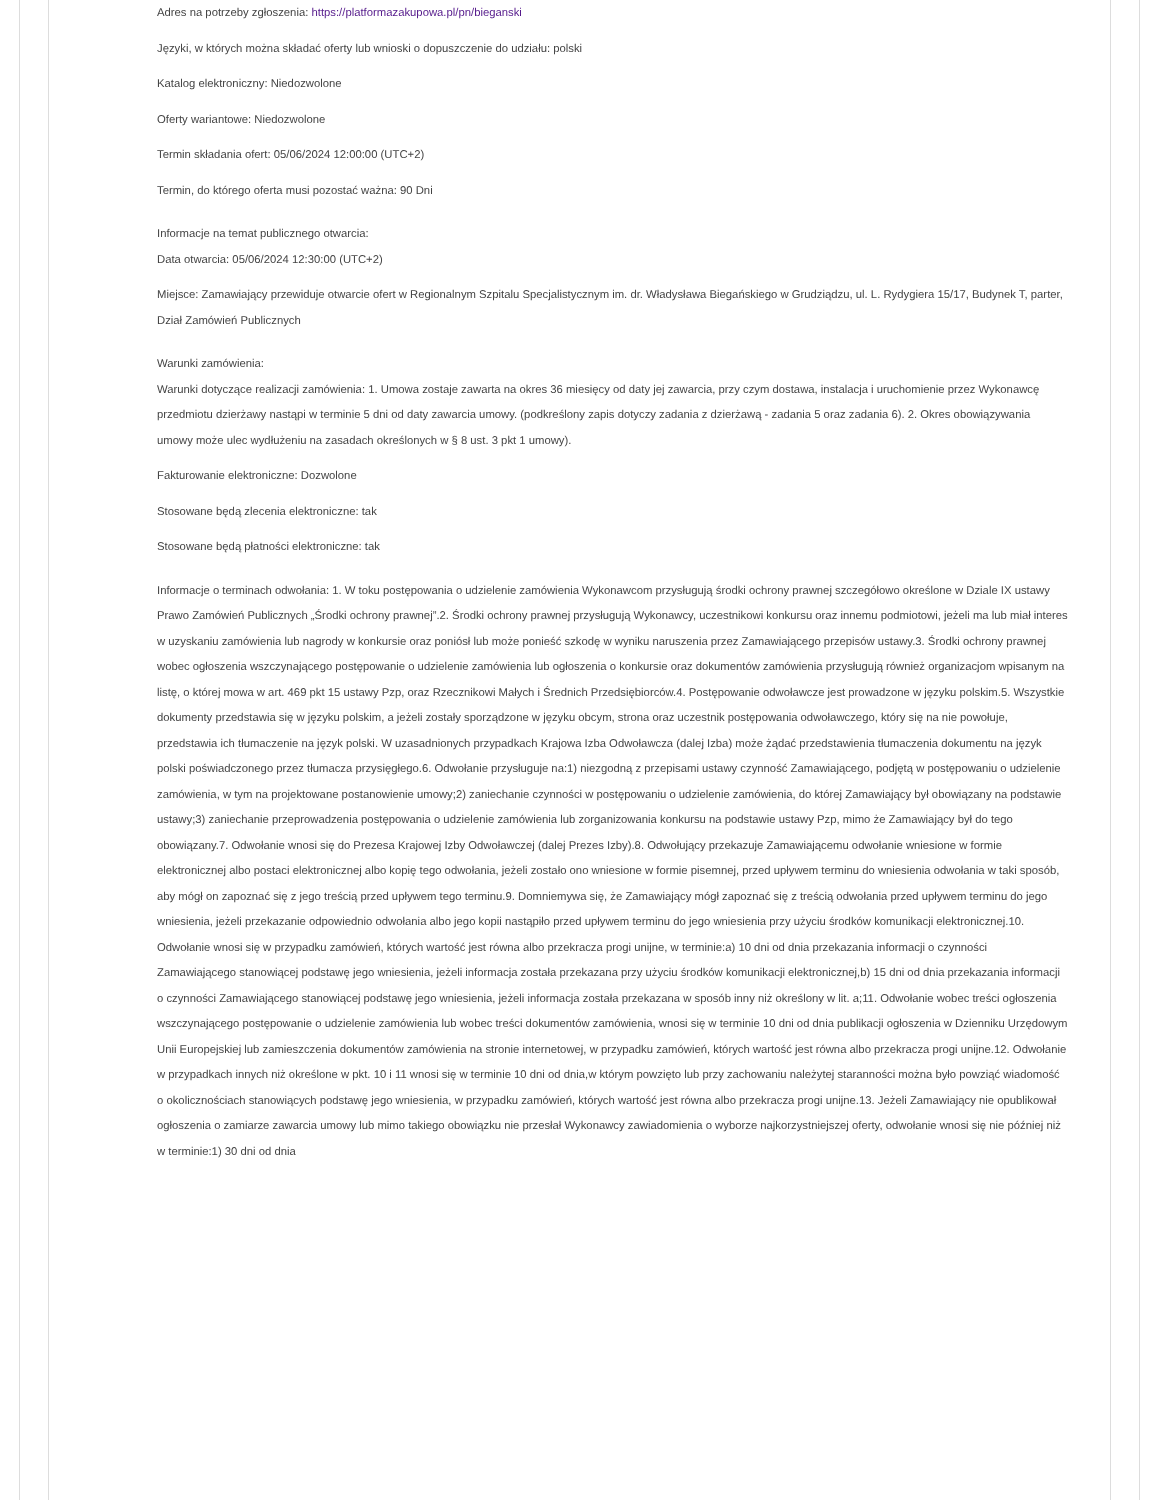Adres na potrzeby zgłoszenia: https://platformazakupowa.pl/pn/bieganski
Języki, w których można składać oferty lub wnioski o dopuszczenie do udziału: polski
Katalog elektroniczny: Niedozwolone
Oferty wariantowe: Niedozwolone
Termin składania ofert: 05/06/2024 12:00:00 (UTC+2)
Termin, do którego oferta musi pozostać ważna: 90 Dni
Informacje na temat publicznego otwarcia:
Data otwarcia: 05/06/2024 12:30:00 (UTC+2)
Miejsce: Zamawiający przewiduje otwarcie ofert w Regionalnym Szpitalu Specjalistycznym im. dr. Władysława Biegańskiego w Grudziądzu, ul. L. Rydygiera 15/17, Budynek T, parter, Dział Zamówień Publicznych
Warunki zamówienia:
Warunki dotyczące realizacji zamówienia: 1. Umowa zostaje zawarta na okres 36 miesięcy od daty jej zawarcia, przy czym dostawa, instalacja i uruchomienie przez Wykonawcę przedmiotu dzierżawy nastąpi w terminie 5 dni od daty zawarcia umowy. (podkreślony zapis dotyczy zadania z dzierżawą - zadania 5 oraz zadania 6). 2. Okres obowiązywania umowy może ulec wydłużeniu na zasadach określonych w § 8 ust. 3 pkt 1 umowy).
Fakturowanie elektroniczne: Dozwolone
Stosowane będą zlecenia elektroniczne: tak
Stosowane będą płatności elektroniczne: tak
Informacje o terminach odwołania: 1. W toku postępowania o udzielenie zamówienia Wykonawcom przysługują środki ochrony prawnej szczegółowo określone w Dziale IX ustawy Prawo Zamówień Publicznych „Środki ochrony prawnej”.2. Środki ochrony prawnej przysługują Wykonawcy, uczestnikowi konkursu oraz innemu podmiotowi, jeżeli ma lub miał interes w uzyskaniu zamówienia lub nagrody w konkursie oraz poniósł lub może ponieść szkodę w wyniku naruszenia przez Zamawiającego przepisów ustawy.3. Środki ochrony prawnej wobec ogłoszenia wszczynającego postępowanie o udzielenie zamówienia lub ogłoszenia o konkursie oraz dokumentów zamówienia przysługują również organizacjom wpisanym na listę, o której mowa w art. 469 pkt 15 ustawy Pzp, oraz Rzecznikowi Małych i Średnich Przedsiębiorców.4. Postępowanie odwoławcze jest prowadzone w języku polskim.5. Wszystkie dokumenty przedstawia się w języku polskim, a jeżeli zostały sporządzone w języku obcym, strona oraz uczestnik postępowania odwoławczego, który się na nie powołuje, przedstawia ich tłumaczenie na język polski. W uzasadnionych przypadkach Krajowa Izba Odwoławcza (dalej Izba) może żądać przedstawienia tłumaczenia dokumentu na język polski poświadczonego przez tłumacza przysięgłego.6. Odwołanie przysługuje na:1) niezgodną z przepisami ustawy czynność Zamawiającego, podjętą w postępowaniu o udzielenie zamówienia, w tym na projektowane postanowienie umowy;2) zaniechanie czynności w postępowaniu o udzielenie zamówienia, do której Zamawiający był obowiązany na podstawie ustawy;3) zaniechanie przeprowadzenia postępowania o udzielenie zamówienia lub zorganizowania konkursu na podstawie ustawy Pzp, mimo że Zamawiający był do tego obowiązany.7. Odwołanie wnosi się do Prezesa Krajowej Izby Odwoławczej (dalej Prezes Izby).8. Odwołujący przekazuje Zamawiającemu odwołanie wniesione w formie elektronicznej albo postaci elektronicznej albo kopię tego odwołania, jeżeli zostało ono wniesione w formie pisemnej, przed upływem terminu do wniesienia odwołania w taki sposób, aby mógł on zapoznać się z jego treścią przed upływem tego terminu.9. Domniemywa się, że Zamawiający mógł zapoznać się z treścią odwołania przed upływem terminu do jego wniesienia, jeżeli przekazanie odpowiednio odwołania albo jego kopii nastąpiło przed upływem terminu do jego wniesienia przy użyciu środków komunikacji elektronicznej.10. Odwołanie wnosi się w przypadku zamówień, których wartość jest równa albo przekracza progi unijne, w terminie:a) 10 dni od dnia przekazania informacji o czynności Zamawiającego stanowiącej podstawę jego wniesienia, jeżeli informacja została przekazana przy użyciu środków komunikacji elektronicznej,b) 15 dni od dnia przekazania informacji o czynności Zamawiającego stanowiącej podstawę jego wniesienia, jeżeli informacja została przekazana w sposób inny niż określony w lit. a;11. Odwołanie wobec treści ogłoszenia wszczynającego postępowanie o udzielenie zamówienia lub wobec treści dokumentów zamówienia, wnosi się w terminie 10 dni od dnia publikacji ogłoszenia w Dzienniku Urzędowym Unii Europejskiej lub zamieszczenia dokumentów zamówienia na stronie internetowej, w przypadku zamówień, których wartość jest równa albo przekracza progi unijne.12. Odwołanie w przypadkach innych niż określone w pkt. 10 i 11 wnosi się w terminie 10 dni od dnia,w którym powzięto lub przy zachowaniu należytej staranności można było powziąć wiadomość o okolicznościach stanowiących podstawę jego wniesienia, w przypadku zamówień, których wartość jest równa albo przekracza progi unijne.13. Jeżeli Zamawiający nie opublikował ogłoszenia o zamiarze zawarcia umowy lub mimo takiego obowiązku nie przesłał Wykonawcy zawiadomienia o wyborze najkorzystniejszej oferty, odwołanie wnosi się nie później niż w terminie:1) 30 dni od dnia